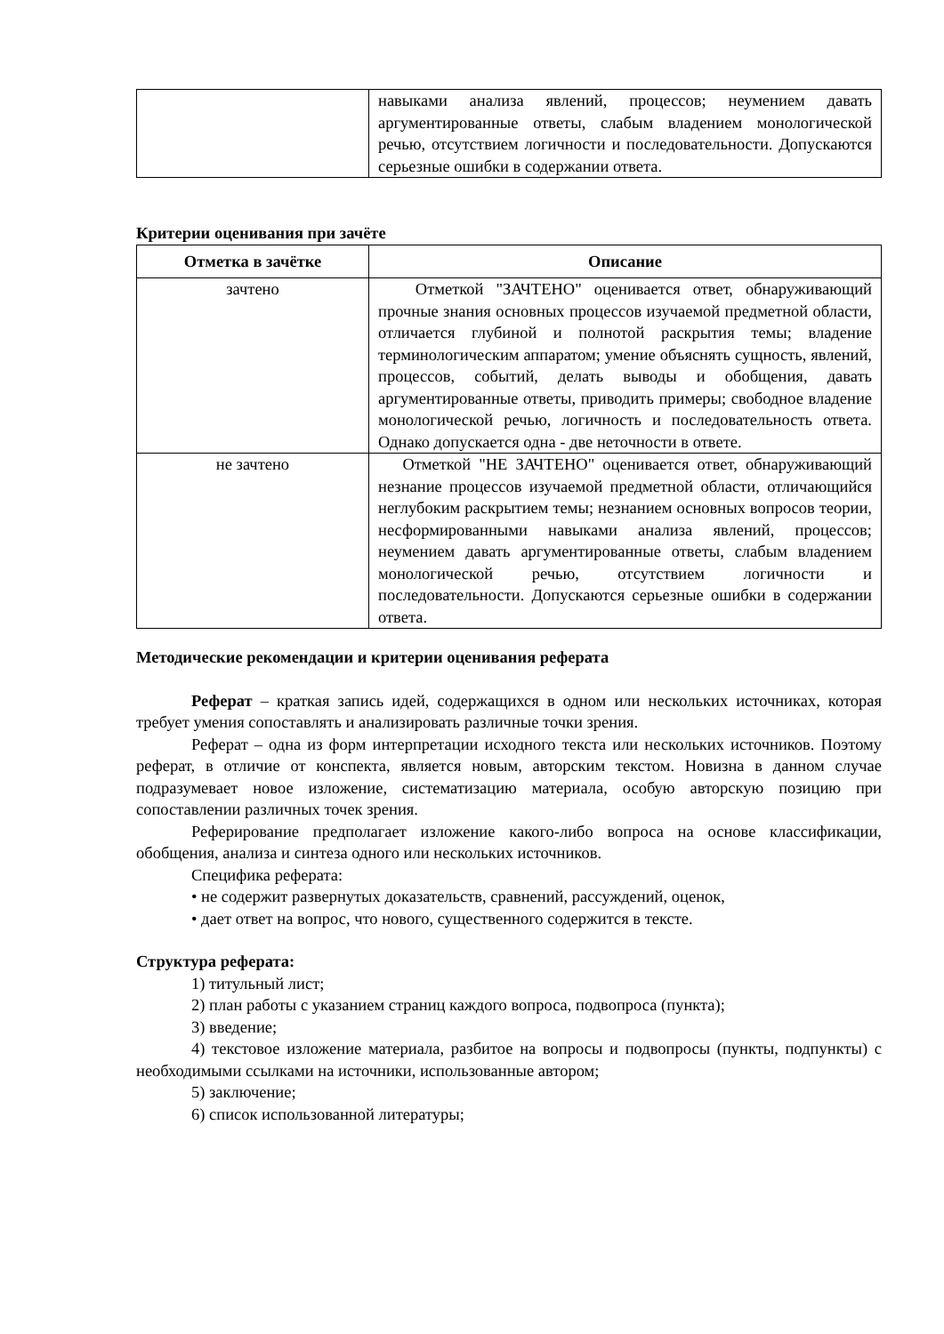| | навыками анализа явлений, процессов; неумением давать аргументированные ответы, слабым владением монологической речью, отсутствием логичности и последовательности. Допускаются серьезные ошибки в содержании ответа. |
Критерии оценивания при зачёте
| Отметка в зачётке | Описание |
| --- | --- |
| зачтено | Отметкой "ЗАЧТЕНО" оценивается ответ, обнаруживающий прочные знания основных процессов изучаемой предметной области, отличается глубиной и полнотой раскрытия темы; владение терминологическим аппаратом; умение объяснять сущность, явлений, процессов, событий, делать выводы и обобщения, давать аргументированные ответы, приводить примеры; свободное владение монологической речью, логичность и последовательность ответа. Однако допускается одна - две неточности в ответе. |
| не зачтено | Отметкой "НЕ ЗАЧТЕНО" оценивается ответ, обнаруживающий незнание процессов изучаемой предметной области, отличающийся неглубоким раскрытием темы; незнанием основных вопросов теории, несформированными навыками анализа явлений, процессов; неумением давать аргументированные ответы, слабым владением монологической речью, отсутствием логичности и последовательности. Допускаются серьезные ошибки в содержании ответа. |
Методические рекомендации и критерии оценивания реферата
Реферат – краткая запись идей, содержащихся в одном или нескольких источниках, которая требует умения сопоставлять и анализировать различные точки зрения.
Реферат – одна из форм интерпретации исходного текста или нескольких источников. Поэтому реферат, в отличие от конспекта, является новым, авторским текстом. Новизна в данном случае подразумевает новое изложение, систематизацию материала, особую авторскую позицию при сопоставлении различных точек зрения.
Реферирование предполагает изложение какого-либо вопроса на основе классификации, обобщения, анализа и синтеза одного или нескольких источников.
Специфика реферата:
• не содержит развернутых доказательств, сравнений, рассуждений, оценок,
• дает ответ на вопрос, что нового, существенного содержится в тексте.
Структура реферата:
1) титульный лист;
2) план работы с указанием страниц каждого вопроса, подвопроса (пункта);
3) введение;
4) текстовое изложение материала, разбитое на вопросы и подвопросы (пункты, подпункты) с необходимыми ссылками на источники, использованные автором;
5) заключение;
6) список использованной литературы;